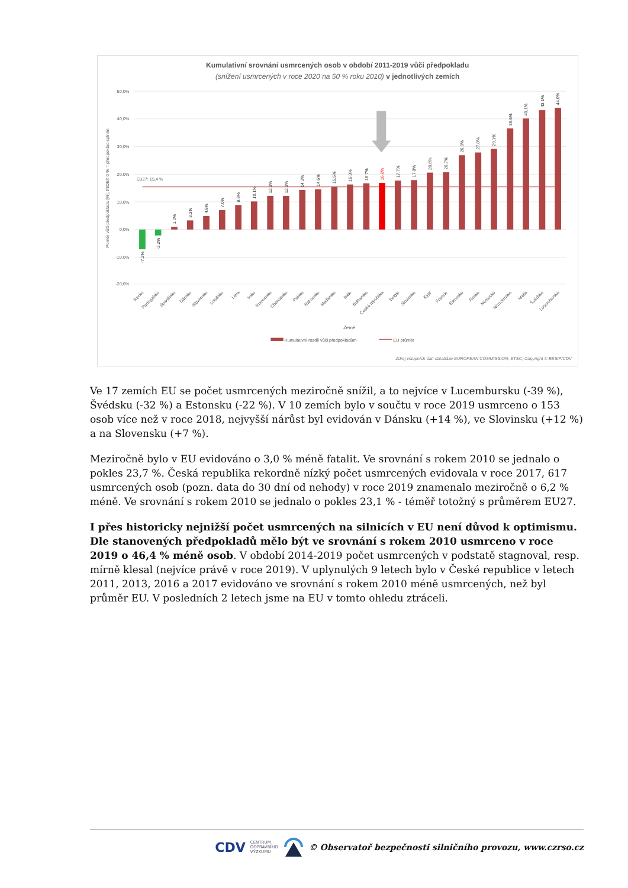Kumulativní srovnání usmrcených osob v období 2011-2019 vůči předpokladu
(snížení usmrcených v roce 2020 na 50 % roku 2010) v jednotlivých zemích
50,0%
40,0%
30,0%
20,0%
10,0%
0,0%
-10,0%
-20,0%
Poměr vůči předpokladu [%], INDEX 0 % = předpoklad splněn
EU27: 15,4 %
-7,2%
-2,2%
1,0%
3,3%
4,8%
7,0%
8,8%
10,1%
12,1%
12,1%
14,3%
14,6%
15,5%
16,3%
16,7%
16,8%
17,7%
17,8%
20,6%
20,7%
26,9%
27,8%
29,1%
36,6%
40,1%
43,1%
44,0%
Řecko
Portugalsko
Španělsko
Dánsko
Slovensko
Lotyšsko
Litva
Irsko
Rumunsko
Chorvatsko
Polsko
Rakousko
Maďarsko
Itálie
Bulharsko
Česká republika
Belgie
Slovinsko
Kypr
Francie
Estonsko
Finsko
Německo
Nizozemsko
Malta
Švédsko
Lucembursko
Země
Kumulativní rozdíl vůči předpokladům
EU průměr
Zdroj vstupních dat: databáze EUROPEAN COMMISSION, ETSC; Copyright © BESIP/CDV
Ve 17 zemích EU se počet usmrcených meziročně snížil, a to nejvíce v Lucembursku (-39 %), Švédsku (-32 %) a Estonsku (-22 %). V 10 zemích bylo v součtu v roce 2019 usmrceno o 153 osob více než v roce 2018, nejvyšší nárůst byl evidován v Dánsku (+14 %), ve Slovinsku (+12 %) a na Slovensku (+7 %).
Meziročně bylo v EU evidováno o 3,0 % méně fatalit. Ve srovnání s rokem 2010 se jednalo o pokles 23,7 %. Česká republika rekordně nízký počet usmrcených evidovala v roce 2017, 617 usmrcených osob (pozn. data do 30 dní od nehody) v roce 2019 znamenalo meziročně o 6,2 % méně. Ve srovnání s rokem 2010 se jednalo o pokles 23,1 % - téměř totožný s průměrem EU27.
I přes historicky nejnižší počet usmrcených na silnicích v EU není důvod k optimismu. Dle stanovených předpokladů mělo být ve srovnání s rokem 2010 usmrceno v roce 2019 o 46,4 % méně osob. V období 2014-2019 počet usmrcených v podstatě stagnoval, resp. mírně klesal (nejvíce právě v roce 2019). V uplynulých 9 letech bylo v České republice v letech 2011, 2013, 2016 a 2017 evidováno ve srovnání s rokem 2010 méně usmrcených, než byl průměr EU. V posledních 2 letech jsme na EU v tomto ohledu ztráceli.
CDV CENTRUM
DOPRAVNÍHO
VÝZKUMU © Observatoř bezpečnosti silničního provozu, www.czrso.cz